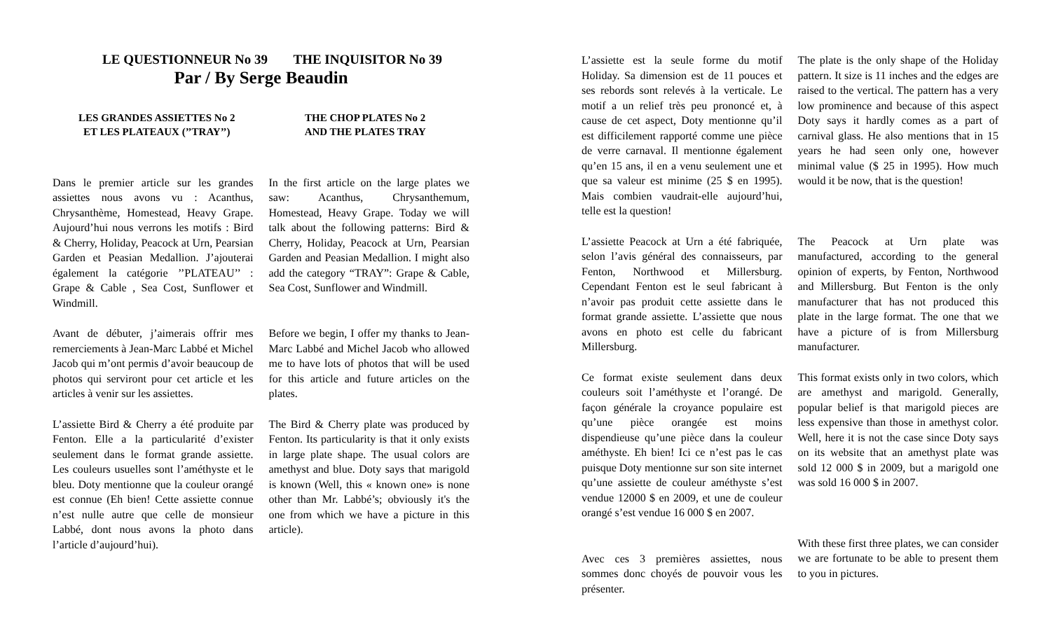LE QUESTIONNEUR No 39 THE INQUISITOR No 39
Par / By Serge Beaudin
LES GRANDES ASSIETTES No 2
ET LES PLATEAUX (’’TRAY’’)
THE CHOP PLATES No 2
AND THE PLATES TRAY
Dans le premier article sur les grandes assiettes nous avons vu : Acanthus, Chrysanthème, Homestead, Heavy Grape. Aujourd’hui nous verrons les motifs : Bird & Cherry, Holiday, Peacock at Urn, Pearsian Garden et Peasian Medallion. J’ajouterai également la catégorie ’’PLATEAU’’ : Grape & Cable , Sea Cost, Sunflower et Windmill.
In the first article on the large plates we saw: Acanthus, Chrysanthemum, Homestead, Heavy Grape. Today we will talk about the following patterns: Bird & Cherry, Holiday, Peacock at Urn, Pearsian Garden and Peasian Medallion. I might also add the category “TRAY”: Grape & Cable, Sea Cost, Sunflower and Windmill.
Avant de débuter, j’aimerais offrir mes remerciements à Jean-Marc Labbé et Michel Jacob qui m’ont permis d’avoir beaucoup de photos qui serviront pour cet article et les articles à venir sur les assiettes.
Before we begin, I offer my thanks to Jean-Marc Labbé and Michel Jacob who allowed me to have lots of photos that will be used for this article and future articles on the plates.
L’assiette Bird & Cherry a été produite par Fenton. Elle a la particularité d’exister seulement dans le format grande assiette. Les couleurs usuelles sont l’améthyste et le bleu. Doty mentionne que la couleur orangé est connue (Eh bien! Cette assiette connue n’est nulle autre que celle de monsieur Labbé, dont nous avons la photo dans l’article d’aujourd’hui).
The Bird & Cherry plate was produced by Fenton. Its particularity is that it only exists in large plate shape. The usual colors are amethyst and blue. Doty says that marigold is known (Well, this « known one» is none other than Mr. Labbé’s; obviously it's the one from which we have a picture in this article).
L’assiette est la seule forme du motif Holiday. Sa dimension est de 11 pouces et ses rebords sont relevés à la verticale. Le motif a un relief très peu prononcé et, à cause de cet aspect, Doty mentionne qu’il est difficilement rapporté comme une pièce de verre carnaval. Il mentionne également qu’en 15 ans, il en a venu seulement une et que sa valeur est minime (25 $ en 1995). Mais combien vaudrait-elle aujourd’hui, telle est la question!
The plate is the only shape of the Holiday pattern. It size is 11 inches and the edges are raised to the vertical. The pattern has a very low prominence and because of this aspect Doty says it hardly comes as a part of carnival glass. He also mentions that in 15 years he had seen only one, however minimal value ($ 25 in 1995). How much would it be now, that is the question!
L’assiette Peacock at Urn a été fabriquée, selon l’avis général des connaisseurs, par Fenton, Northwood et Millersburg. Cependant Fenton est le seul fabricant à n’avoir pas produit cette assiette dans le format grande assiette. L’assiette que nous avons en photo est celle du fabricant Millersburg.
The Peacock at Urn plate was manufactured, according to the general opinion of experts, by Fenton, Northwood and Millersburg. But Fenton is the only manufacturer that has not produced this plate in the large format. The one that we have a picture of is from Millersburg manufacturer.
Ce format existe seulement dans deux couleurs soit l’améthyste et l’orangé. De façon générale la croyance populaire est qu’une pièce orangée est moins dispendieuse qu’une pièce dans la couleur améthyste. Eh bien! Ici ce n’est pas le cas puisque Doty mentionne sur son site internet qu’une assiette de couleur améthyste s’est vendue 12000 $ en 2009, et une de couleur orangé s’est vendue 16 000 $ en 2007.
This format exists only in two colors, which are amethyst and marigold. Generally, popular belief is that marigold pieces are less expensive than those in amethyst color. Well, here it is not the case since Doty says on its website that an amethyst plate was sold 12 000 $ in 2009, but a marigold one was sold 16 000 $ in 2007.
Avec ces 3 premières assiettes, nous sommes donc choyés de pouvoir vous les présenter.
With these first three plates, we can consider we are fortunate to be able to present them to you in pictures.